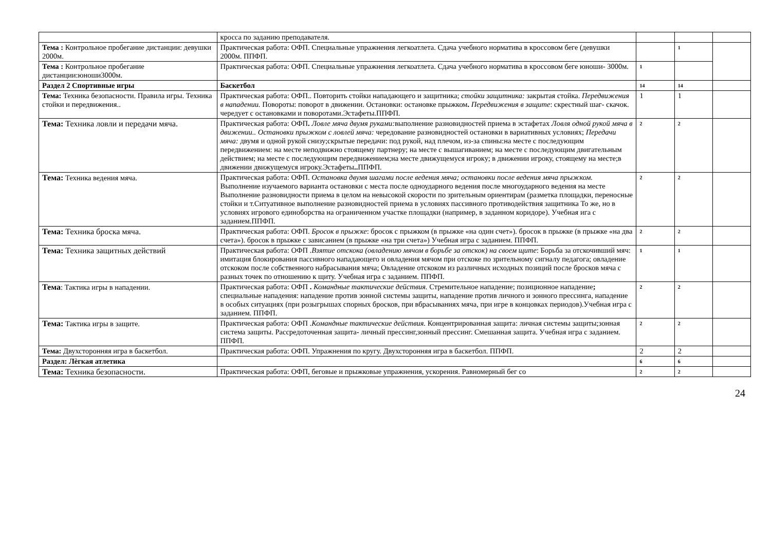| | кросса по заданию преподавателя. | | | |
| Тема : Контрольное пробегание дистанции: девушки 2000м. | Практическая работа: ОФП. Специальные упражнения легкоатлета. Сдача учебного норматива в кроссовом беге (девушки 2000м. ППФП. | | 1 | |
| Тема : Контрольное пробегание дистанции:юноши3000м. | Практическая работа: ОФП. Специальные упражнения легкоатлета. Сдача учебного норматива в кроссовом беге юноши- 3000м. | 1 | | |
| Раздел 2 Спортивные игры | Баскетбол | 14 | 14 | |
| Тема: Техника безопасности. Правила игры. Техника стойки и передвижения.. | Практическая работа: ОФП.. Повторить стойки нападающего и защитника; стойки защитника: закрытая стойка. Передвижения в нападении. Повороты: поворот в движении. Остановки: остановке прыжком . Передвижения в защите : скрестный шаг- скачок. чередует с остановками и поворотами.Эстафеты.ППФП. | 1 | 1 | |
| Тема: Техника ловли и передачи мяча. | Практическая работа: ОФП . Ловле мяча двумя руками: выполнение разновидностей приема в эстафетах Ловля одной рукой мяча в движении.. Остановки прыжком с ловлей мяча: чередование разновидностей остановки в вариативных условиях; Передачи мяча: двумя и одной рукой снизу;скрытые передачи: под рукой, над плечом, из-за спины:на месте с последующим передвижением: на месте неподвижно стоящему партнеру; на месте с вышагиванием; на месте с последующим двигательным действием; на месте с последующим передвижением;на месте движущемуся игроку; в движении игроку, стоящему на месте;в движении движущемуся игроку.Эстафеты .. ППФП. | 2 | 2 | |
| Тема: Техника ведения мяча. | Практическая работа: ОФП. Остановка двумя шагами после ведения мяча; остановки после ведения мяча прыжком. Выполнение изучаемого варианта остановки с места после одноударного ведения после многоударного ведения на месте Выполнение разновидности приема в целом на невысокой скорости по зрительным ориентирам (разметка площадки, переносные стойки и т.Ситуативное выполнение разновидностей приема в условиях пассивного противодействия защитника То же, но в условиях игрового единоборства на ограниченном участке площадки (например, в заданном коридоре). Учебная ига с заданием.ППФП. | 2 | 2 | |
| Тема: Техника броска мяча. | Практическая работа: ОФП. Бросок в прыжке : бросок с прыжком (в прыжке «на один счет»). бросок в прыжке (в прыжке «на два счета»). бросок в прыжке с зависанием (в прыжке «на три счета») Учебная игра с заданием. ППФП. | 2 | 2 | |
| Тема: Техника защитных действий | Практическая работа: ОФП . Взятие отскока (овладению мячом в борьбе за отскок) на своем щите : Борьба за отскочивший мяч: имитация блокирования пассивного нападающего и овладения мячом при отскоке по зрительному сигналу педагога; овладение отскоком после собственного набрасывания мяча; Овладение отскоком из различных исходных позиций после бросков мяча с разных точек по отношению к щиту. Учебная игра с заданием. ППФП. | 1 | 1 | |
| Тема : Тактика игры в нападении. | Практическая работа: ОФП . Командные тактические действия. Стремительное нападение; позиционное нападение ; специальные нападения: нападение против зонной системы защиты, нападение против личного и зонного прессинга, нападение в особых ситуациях (при розыгрышах спорных бросков, при вбрасываниях мяча, при игре в концовках периодов).Учебная игра с заданием. ППФП. | 2 | 2 | |
| Тема: Тактика игры в защите. | Практическая работа: ОФП . Командные тактические действия. Концентрированная защита: личная системы защиты;зонная система защиты. Рассредоточенная защита - личный прессинг,зонный прессинг. Смешанная защита. Учебная игра с заданием. ППФП. | 2 | 2 | |
| Тема: Двухсторонняя игра в баскетбол. | Практическая работа: ОФП. Упражнения по кругу. Двухсторонняя игра в баскетбол. ППФП. | 2 | 2 | |
| Раздел: Лѐгкая атлетика | | 6 | 6 | |
| Тема: Техника безопасности. | Практическая работа: ОФП, беговые и прыжковые упражнения, ускорения. Равномерный бег со | 2 | 2 | |
24